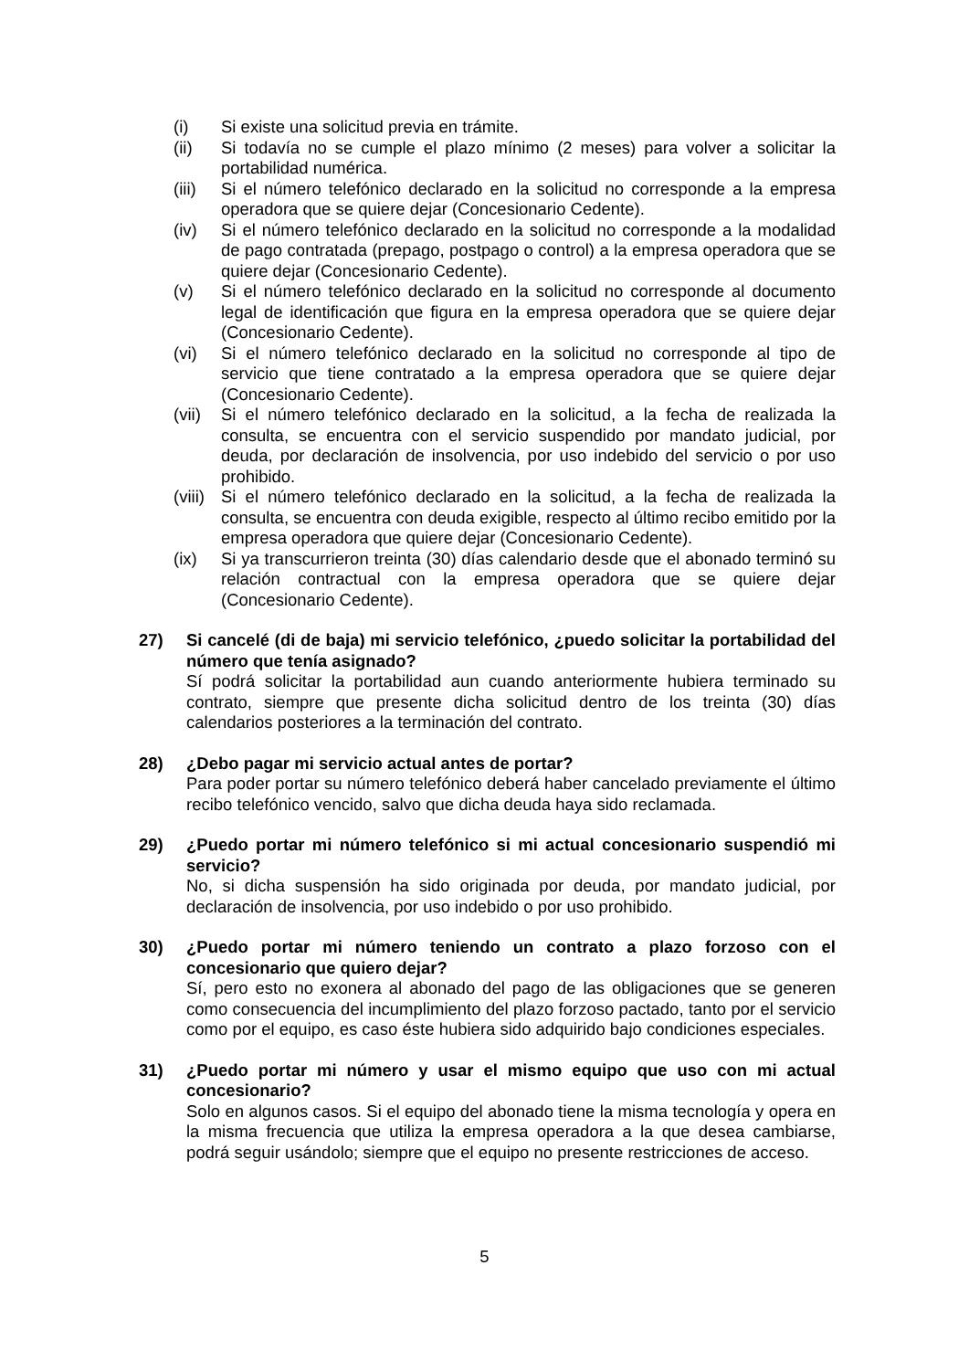(i) Si existe una solicitud previa en trámite.
(ii) Si todavía no se cumple el plazo mínimo (2 meses) para volver a solicitar la portabilidad numérica.
(iii)
Si el número telefónico declarado en la solicitud no corresponde a la empresa operadora que se quiere dejar (Concesionario Cedente).
(iv) Si el número telefónico declarado en la solicitud no corresponde a la modalidad de pago contratada (prepago, postpago o control) a la empresa operadora que se quiere dejar (Concesionario Cedente).
(v) Si el número telefónico declarado en la solicitud no corresponde al documento legal de identificación que figura en la empresa operadora que se quiere dejar (Concesionario Cedente).
(vi) Si el número telefónico declarado en la solicitud no corresponde al tipo de servicio que tiene contratado a la empresa operadora que se quiere dejar (Concesionario Cedente).
(vii)
Si el número telefónico declarado en la solicitud, a la fecha de realizada la consulta, se encuentra con el servicio suspendido por mandato judicial, por deuda, por declaración de insolvencia, por uso indebido del servicio o por uso prohibido.
(viii)
Si el número telefónico declarado en la solicitud, a la fecha de realizada la consulta, se encuentra con deuda exigible, respecto al último recibo emitido por la empresa operadora que quiere dejar (Concesionario Cedente).
(ix) Si ya transcurrieron treinta (30) días calendario desde que el abonado terminó su relación contractual con la empresa operadora que se quiere dejar (Concesionario Cedente).
27) Si cancelé (di de baja) mi servicio telefónico, ¿puedo solicitar la portabilidad del número que tenía asignado?
Sí podrá solicitar la portabilidad aun cuando anteriormente hubiera terminado su contrato, siempre que presente dicha solicitud dentro de los treinta (30) días calendarios posteriores a la terminación del contrato.
28) ¿Debo pagar mi servicio actual antes de portar?
Para poder portar su número telefónico deberá haber cancelado previamente el último recibo telefónico vencido, salvo que dicha deuda haya sido reclamada.
29) ¿Puedo portar mi número telefónico si mi actual concesionario suspendió mi servicio?
No, si dicha suspensión ha sido originada por deuda, por mandato judicial, por declaración de insolvencia, por uso indebido o por uso prohibido.
30) ¿Puedo portar mi número teniendo un contrato a plazo forzoso con el concesionario que quiero dejar?
Sí, pero esto no exonera al abonado del pago de las obligaciones que se generen como consecuencia del incumplimiento del plazo forzoso pactado, tanto por el servicio como por el equipo, es caso éste hubiera sido adquirido bajo condiciones especiales.
31) ¿Puedo portar mi número y usar el mismo equipo que uso con mi actual concesionario?
Solo en algunos casos. Si el equipo del abonado tiene la misma tecnología y opera en la misma frecuencia que utiliza la empresa operadora a la que desea cambiarse, podrá seguir usándolo; siempre que el equipo no presente restricciones de acceso.
5